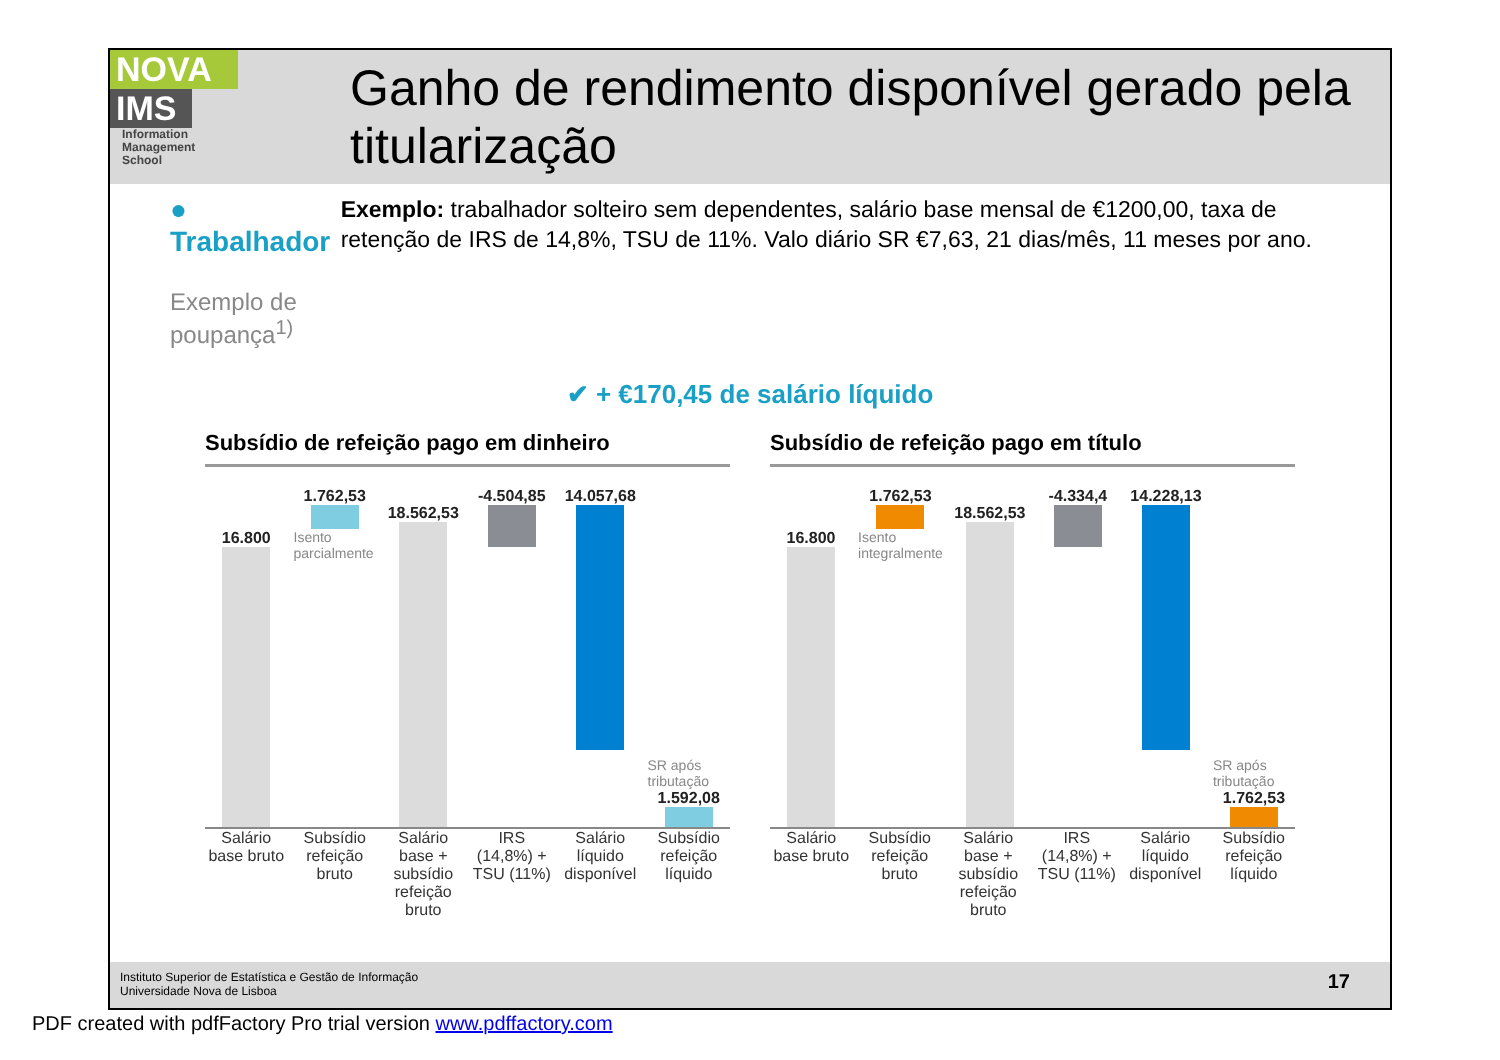NOVA
IMS
Information
Management
School
Ganho de rendimento disponível gerado pela titularização
● Trabalhador
Exemplo de poupança<sup>1)</sup>
Exemplo: trabalhador solteiro sem dependentes, salário base mensal de €1200,00, taxa de retenção de IRS de 14,8%, TSU de 11%. Valo diário SR €7,63, 21 dias/mês, 11 meses por ano.
✔ + €170,45 de salário líquido
Subsídio de refeição pago em dinheiro
16.800
1.762,53
Isento parcialmente
18.562,53
-4.504,85
14.057,68
SR após tributação
1.592,08
Salário base bruto Subsídio refeição bruto Salário base + subsídio refeição bruto
IRS (14,8%) + TSU (11%) Salário líquido disponível Subsídio refeição líquido
Subsídio de refeição pago em título
16.800
1.762,53
Isento integralmente
18.562,53
-4.334,4
14.228,13
SR após tributação
1.762,53
Salário base bruto Subsídio refeição bruto Salário base + subsídio refeição bruto
IRS (14,8%) + TSU (11%) Salário líquido disponível Subsídio refeição líquido
Instituto Superior de Estatística e Gestão de Informação
Universidade Nova de Lisboa
17
PDF created with pdfFactory Pro trial version www.pdffactory.com